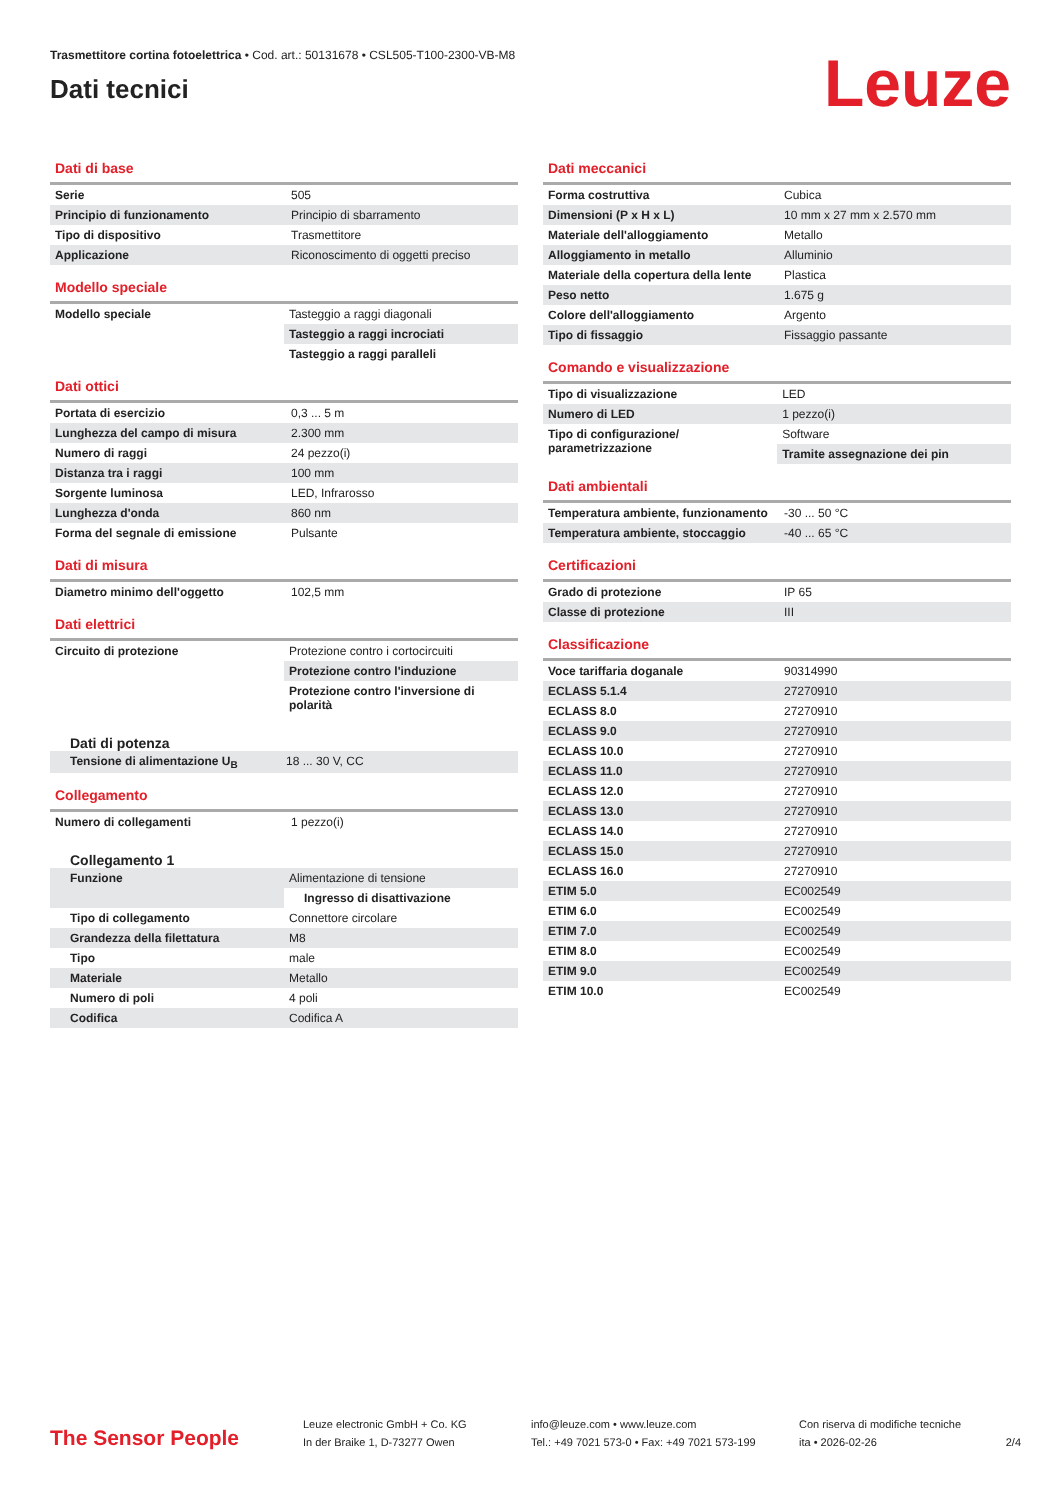Trasmettitore cortina fotoelettrica • Cod. art.: 50131678 • CSL505-T100-2300-VB-M8
Dati tecnici
Leuze
Dati di base
| Serie | 505 |
| Principio di funzionamento | Principio di sbarramento |
| Tipo di dispositivo | Trasmettitore |
| Applicazione | Riconoscimento di oggetti preciso |
Modello speciale
| Modello speciale | Tasteggio a raggi diagonali |
| | Tasteggio a raggi incrociati |
| | Tasteggio a raggi paralleli |
Dati ottici
| Portata di esercizio | 0,3 ... 5 m |
| Lunghezza del campo di misura | 2.300 mm |
| Numero di raggi | 24 pezzo(i) |
| Distanza tra i raggi | 100 mm |
| Sorgente luminosa | LED, Infrarosso |
| Lunghezza d'onda | 860 nm |
| Forma del segnale di emissione | Pulsante |
Dati di misura
| Diametro minimo dell'oggetto | 102,5 mm |
Dati elettrici
| Circuito di protezione | Protezione contro i cortocircuiti |
| | Protezione contro l'induzione |
| | Protezione contro l'inversione di polarità |
Dati di potenza
| Tensione di alimentazione U<sub>B</sub> | 18 ... 30 V, CC |
Collegamento
| Numero di collegamenti | 1 pezzo(i) |
Collegamento 1
| Funzione | Alimentazione di tensione |
| | Ingresso di disattivazione |
| Tipo di collegamento | Connettore circolare |
| Grandezza della filettatura | M8 |
| Tipo | male |
| Materiale | Metallo |
| Numero di poli | 4 poli |
| Codifica | Codifica A |
Dati meccanici
| Forma costruttiva | Cubica |
| Dimensioni (P x H x L) | 10 mm x 27 mm x 2.570 mm |
| Materiale dell'alloggiamento | Metallo |
| Alloggiamento in metallo | Alluminio |
| Materiale della copertura della lente | Plastica |
| Peso netto | 1.675 g |
| Colore dell'alloggiamento | Argento |
| Tipo di fissaggio | Fissaggio passante |
Comando e visualizzazione
| Tipo di visualizzazione | LED |
| Numero di LED | 1 pezzo(i) |
| Tipo di configurazione/ parametrizzazione | Software |
| | Tramite assegnazione dei pin |
Dati ambientali
| Temperatura ambiente, funzionamento | -30 ... 50 °C |
| Temperatura ambiente, stoccaggio | -40 ... 65 °C |
Certificazioni
| Grado di protezione | IP 65 |
| Classe di protezione | III |
Classificazione
| Voce tariffaria doganale | 90314990 |
| ECLASS 5.1.4 | 27270910 |
| ECLASS 8.0 | 27270910 |
| ECLASS 9.0 | 27270910 |
| ECLASS 10.0 | 27270910 |
| ECLASS 11.0 | 27270910 |
| ECLASS 12.0 | 27270910 |
| ECLASS 13.0 | 27270910 |
| ECLASS 14.0 | 27270910 |
| ECLASS 15.0 | 27270910 |
| ECLASS 16.0 | 27270910 |
| ETIM 5.0 | EC002549 |
| ETIM 6.0 | EC002549 |
| ETIM 7.0 | EC002549 |
| ETIM 8.0 | EC002549 |
| ETIM 9.0 | EC002549 |
| ETIM 10.0 | EC002549 |
The Sensor People
Leuze electronic GmbH + Co. KG
In der Braike 1, D-73277 Owen
info@leuze.com • www.leuze.com
Tel.: +49 7021 573-0 • Fax: +49 7021 573-199
Con riserva di modifiche tecniche
ita • 2026-02-26
2/4